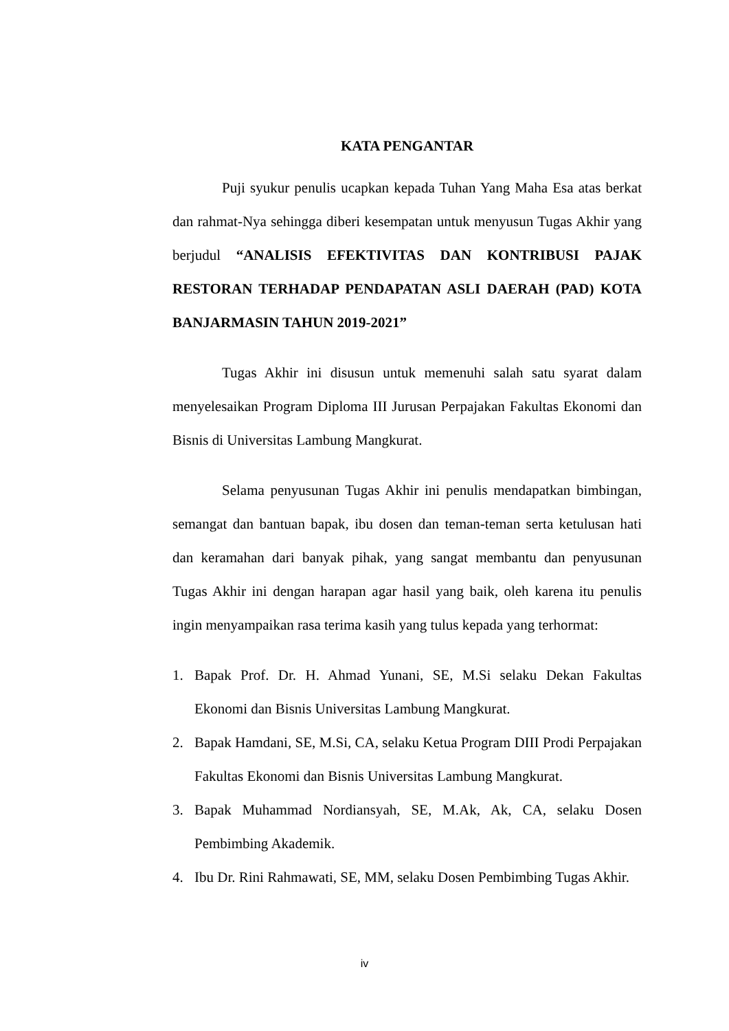KATA PENGANTAR
Puji syukur penulis ucapkan kepada Tuhan Yang Maha Esa atas berkat dan rahmat-Nya sehingga diberi kesempatan untuk menyusun Tugas Akhir yang berjudul “ANALISIS EFEKTIVITAS DAN KONTRIBUSI PAJAK RESTORAN TERHADAP PENDAPATAN ASLI DAERAH (PAD) KOTA BANJARMASIN TAHUN 2019-2021”
Tugas Akhir ini disusun untuk memenuhi salah satu syarat dalam menyelesaikan Program Diploma III Jurusan Perpajakan Fakultas Ekonomi dan Bisnis di Universitas Lambung Mangkurat.
Selama penyusunan Tugas Akhir ini penulis mendapatkan bimbingan, semangat dan bantuan bapak, ibu dosen dan teman-teman serta ketulusan hati dan keramahan dari banyak pihak, yang sangat membantu dan penyusunan Tugas Akhir ini dengan harapan agar hasil yang baik, oleh karena itu penulis ingin menyampaikan rasa terima kasih yang tulus kepada yang terhormat:
1. Bapak Prof. Dr. H. Ahmad Yunani, SE, M.Si selaku Dekan Fakultas Ekonomi dan Bisnis Universitas Lambung Mangkurat.
2. Bapak Hamdani, SE, M.Si, CA, selaku Ketua Program DIII Prodi Perpajakan Fakultas Ekonomi dan Bisnis Universitas Lambung Mangkurat.
3. Bapak Muhammad Nordiansyah, SE, M.Ak, Ak, CA, selaku Dosen Pembimbing Akademik.
4. Ibu Dr. Rini Rahmawati, SE, MM, selaku Dosen Pembimbing Tugas Akhir.
iv